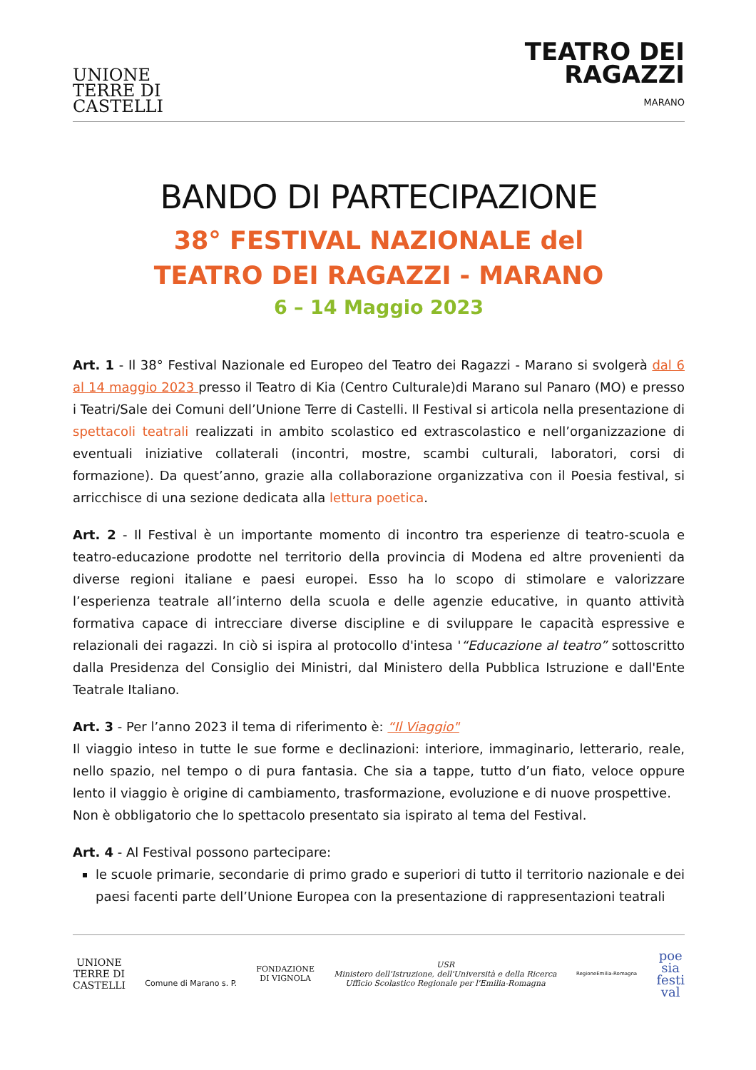UNIONE
TERRE DI
CASTELLI
TEATRO DEI
RAGAZZI
MARANO
BANDO DI PARTECIPAZIONE
38° FESTIVAL NAZIONALE del
TEATRO DEI RAGAZZI - MARANO
6 – 14 Maggio 2023
Art. 1 - Il 38° Festival Nazionale ed Europeo del Teatro dei Ragazzi - Marano si svolgerà dal 6 al 14 maggio 2023 presso il Teatro di Kia (Centro Culturale)di Marano sul Panaro (MO) e presso i Teatri/Sale dei Comuni dell’Unione Terre di Castelli. Il Festival si articola nella presentazione di spettacoli teatrali realizzati in ambito scolastico ed extrascolastico e nell’organizzazione di eventuali iniziative collaterali (incontri, mostre, scambi culturali, laboratori, corsi di formazione). Da quest’anno, grazie alla collaborazione organizzativa con il Poesia festival, si arricchisce di una sezione dedicata alla lettura poetica.
Art. 2 - Il Festival è un importante momento di incontro tra esperienze di teatro-scuola e teatro-educazione prodotte nel territorio della provincia di Modena ed altre provenienti da diverse regioni italiane e paesi europei. Esso ha lo scopo di stimolare e valorizzare l’esperienza teatrale all’interno della scuola e delle agenzie educative, in quanto attività formativa capace di intrecciare diverse discipline e di sviluppare le capacità espressive e relazionali dei ragazzi. In ciò si ispira al protocollo d'intesa '“Educazione al teatro” sottoscritto dalla Presidenza del Consiglio dei Ministri, dal Ministero della Pubblica Istruzione e dall'Ente Teatrale Italiano.
Art. 3 - Per l’anno 2023 il tema di riferimento è: “Il Viaggio"
Il viaggio inteso in tutte le sue forme e declinazioni: interiore, immaginario, letterario, reale, nello spazio, nel tempo o di pura fantasia. Che sia a tappe, tutto d’un fiato, veloce oppure lento il viaggio è origine di cambiamento, trasformazione, evoluzione e di nuove prospettive.
Non è obbligatorio che lo spettacolo presentato sia ispirato al tema del Festival.
Art. 4 - Al Festival possono partecipare:
le scuole primarie, secondarie di primo grado e superiori di tutto il territorio nazionale e dei paesi facenti parte dell’Unione Europea con la presentazione di rappresentazioni teatrali
UNIONE
TERRE DI
CASTELLI
Comune di Marano s. P.
FONDAZIONE
DI VIGNOLA
USR
Ministero dell'Istruzione, dell'Università e della Ricerca
Ufficio Scolastico Regionale per l'Emilia-Romagna
RegioneEmilia-Romagna
poe
sia
festi
val